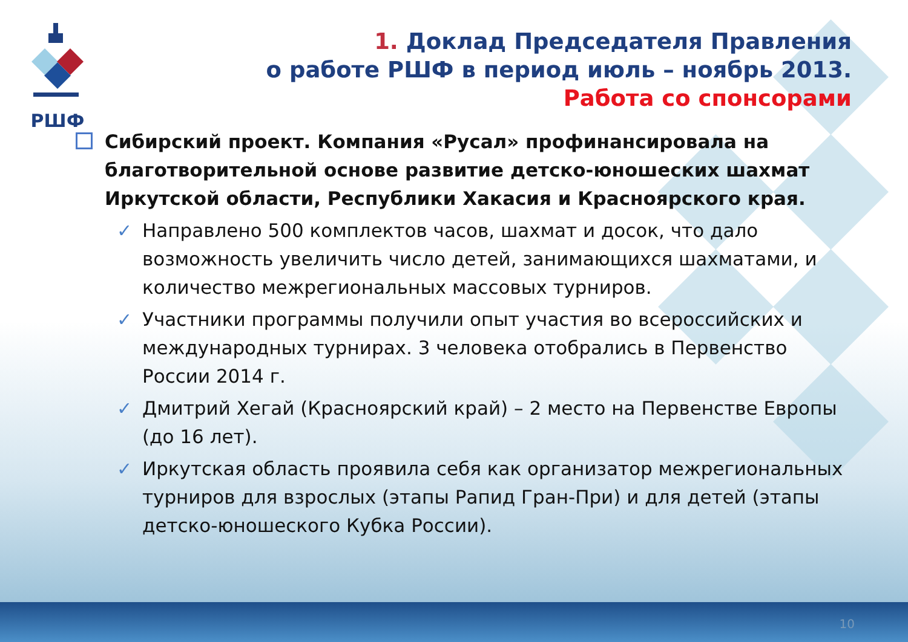РШФ
1. Доклад Председателя Правления
о работе РШФ в период июль – ноябрь 2013.
Работа со спонсорами
Сибирский проект. Компания «Русал» профинансировала на благотворительной основе развитие детско-юношеских шахмат Иркутской области, Республики Хакасия и Красноярского края.
✓ Направлено 500 комплектов часов, шахмат и досок, что дало возможность увеличить число детей, занимающихся шахматами, и количество межрегиональных массовых турниров.
✓ Участники программы получили опыт участия во всероссийских и международных турнирах. 3 человека отобрались в Первенство России 2014 г.
✓ Дмитрий Хегай (Красноярский край) – 2 место на Первенстве Европы (до 16 лет).
✓ Иркутская область проявила себя как организатор межрегиональных турниров для взрослых (этапы Рапид Гран-При) и для детей (этапы детско-юношеского Кубка России).
10